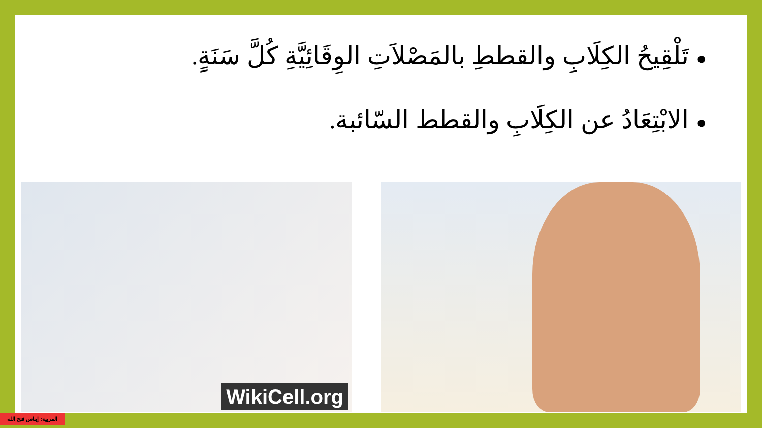●تَلْقِيحُ الكِلَابِ والقططِ بالمَصْلاَتِ الوِقَائِيَّةِ كُلَّ سَنَةٍ.
●الابْتِعَادُ عن الكِلَابِ والقطط السّائبة.
WikiCell.org
المربية: إيناس فتح الله